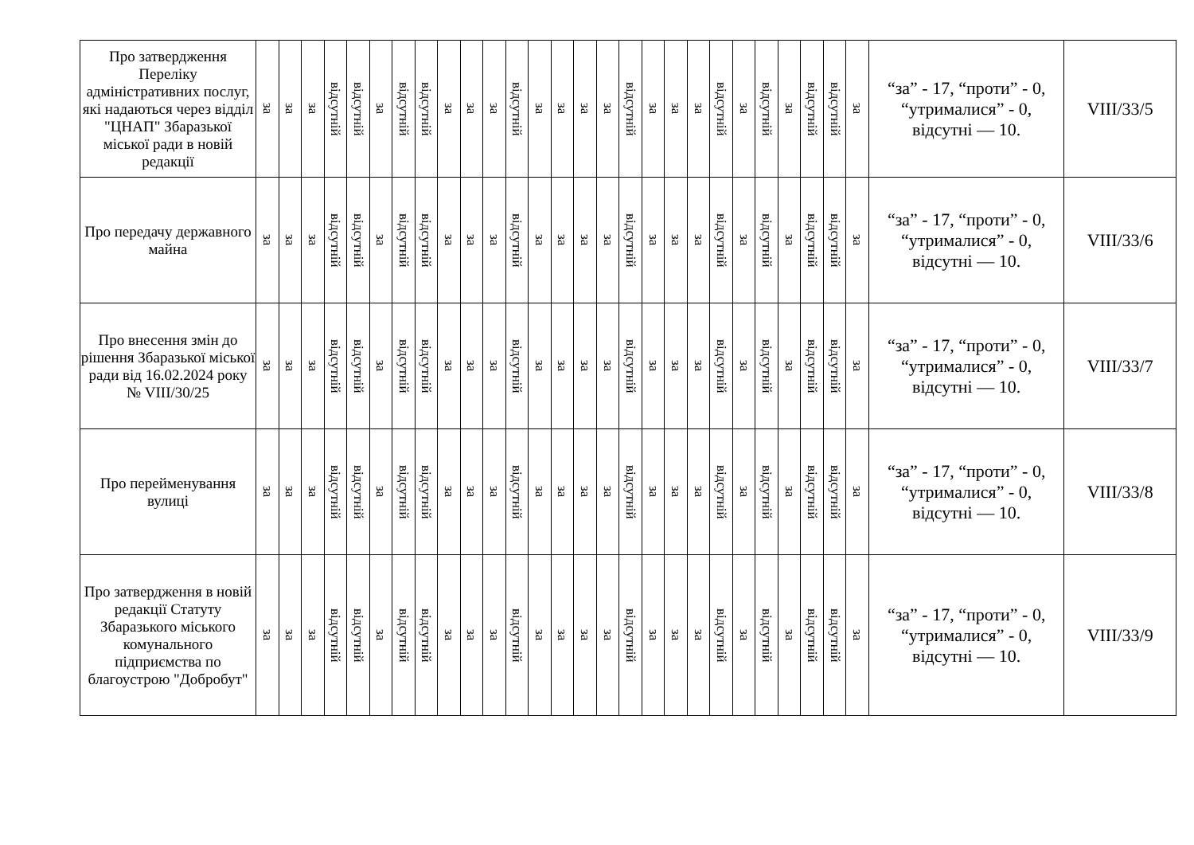| Про затвердження Переліку адміністративних послуг, які надаються через відділ "ЦНАП" Збаразької міської ради в новій редакції | за | за | за | відсутній | відсутній | за | відсутній | відсутній | за | за | за | відсутній | за | за | за | за | відсутній | за | за | за | відсутній | за | відсутній | за | відсутній | відсутній | за | “за” - 17, “проти” - 0, “утрималися” - 0, відсутні — 10. | VIII/33/5 |
| Про передачу державного майна | за | за | за | відсутній | відсутній | за | відсутній | відсутній | за | за | за | відсутній | за | за | за | за | відсутній | за | за | за | відсутній | за | відсутній | за | відсутній | відсутній | за | “за” - 17, “проти” - 0, “утрималися” - 0, відсутні — 10. | VIII/33/6 |
| Про внесення змін до рішення Збаразької міської ради від 16.02.2024 року № VIII/30/25 | за | за | за | відсутній | відсутній | за | відсутній | відсутній | за | за | за | відсутній | за | за | за | за | відсутній | за | за | за | відсутній | за | відсутній | за | відсутній | відсутній | за | “за” - 17, “проти” - 0, “утрималися” - 0, відсутні — 10. | VIII/33/7 |
| Про перейменування вулиці | за | за | за | відсутній | відсутній | за | відсутній | відсутній | за | за | за | відсутній | за | за | за | за | відсутній | за | за | за | відсутній | за | відсутній | за | відсутній | відсутній | за | “за” - 17, “проти” - 0, “утрималися” - 0, відсутні — 10. | VIII/33/8 |
| Про затвердження в новій редакції Статуту Збаразького міського комунального підприємства по благоустрою "Добробут" | за | за | за | відсутній | відсутній | за | відсутній | відсутній | за | за | за | відсутній | за | за | за | за | відсутній | за | за | за | відсутній | за | відсутній | за | відсутній | відсутній | за | “за” - 17, “проти” - 0, “утрималися” - 0, відсутні — 10. | VIII/33/9 |